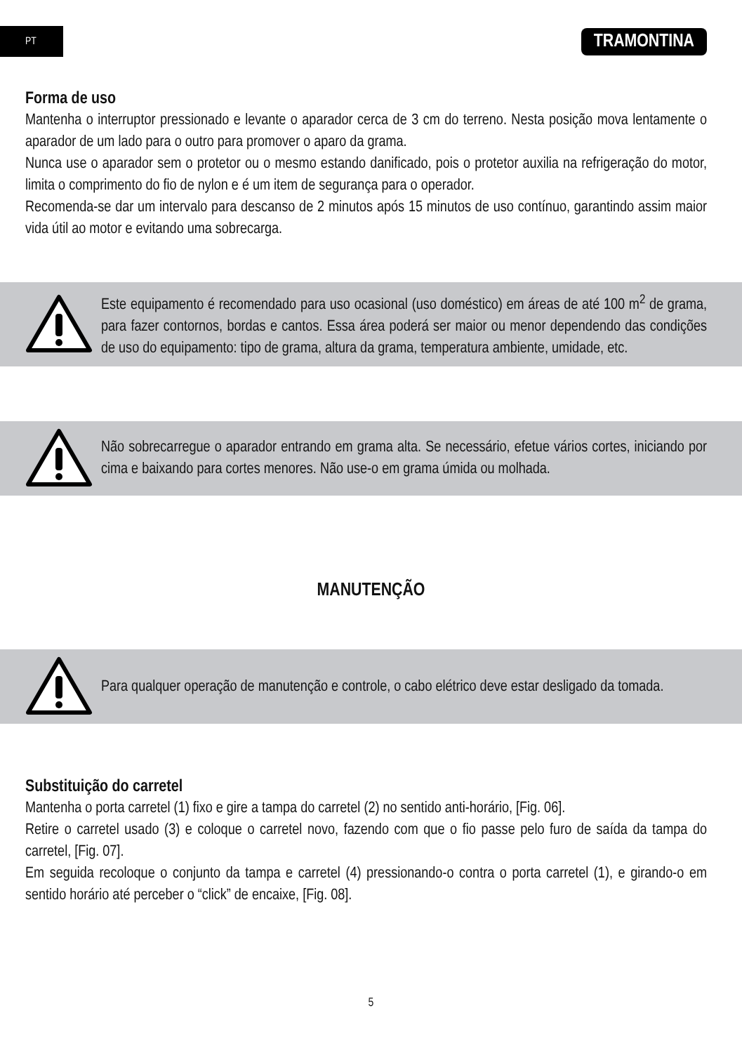PT
TRAMONTINA
Forma de uso
Mantenha o interruptor pressionado e levante o aparador cerca de 3 cm do terreno. Nesta posição mova lentamente o aparador de um lado para o outro para promover o aparo da grama.
Nunca use o aparador sem o protetor ou o mesmo estando danificado, pois o protetor auxilia na refrigeração do motor, limita o comprimento do fio de nylon e é um item de segurança para o operador.
Recomenda-se dar um intervalo para descanso de 2 minutos após 15 minutos de uso contínuo, garantindo assim maior vida útil ao motor e evitando uma sobrecarga.
Este equipamento é recomendado para uso ocasional (uso doméstico) em áreas de até 100 m<sup>2</sup> de grama, para fazer contornos, bordas e cantos. Essa área poderá ser maior ou menor dependendo das condições de uso do equipamento: tipo de grama, altura da grama, temperatura ambiente, umidade, etc.
Não sobrecarregue o aparador entrando em grama alta. Se necessário, efetue vários cortes, iniciando por cima e baixando para cortes menores. Não use-o em grama úmida ou molhada.
MANUTENÇÃO
Para qualquer operação de manutenção e controle, o cabo elétrico deve estar desligado da tomada.
Substituição do carretel
Mantenha o porta carretel (1) fixo e gire a tampa do carretel (2) no sentido anti-horário, [Fig. 06].
Retire o carretel usado (3) e coloque o carretel novo, fazendo com que o fio passe pelo furo de saída da tampa do carretel, [Fig. 07].
Em seguida recoloque o conjunto da tampa e carretel (4) pressionando-o contra o porta carretel (1), e girando-o em sentido horário até perceber o “click” de encaixe, [Fig. 08].
5